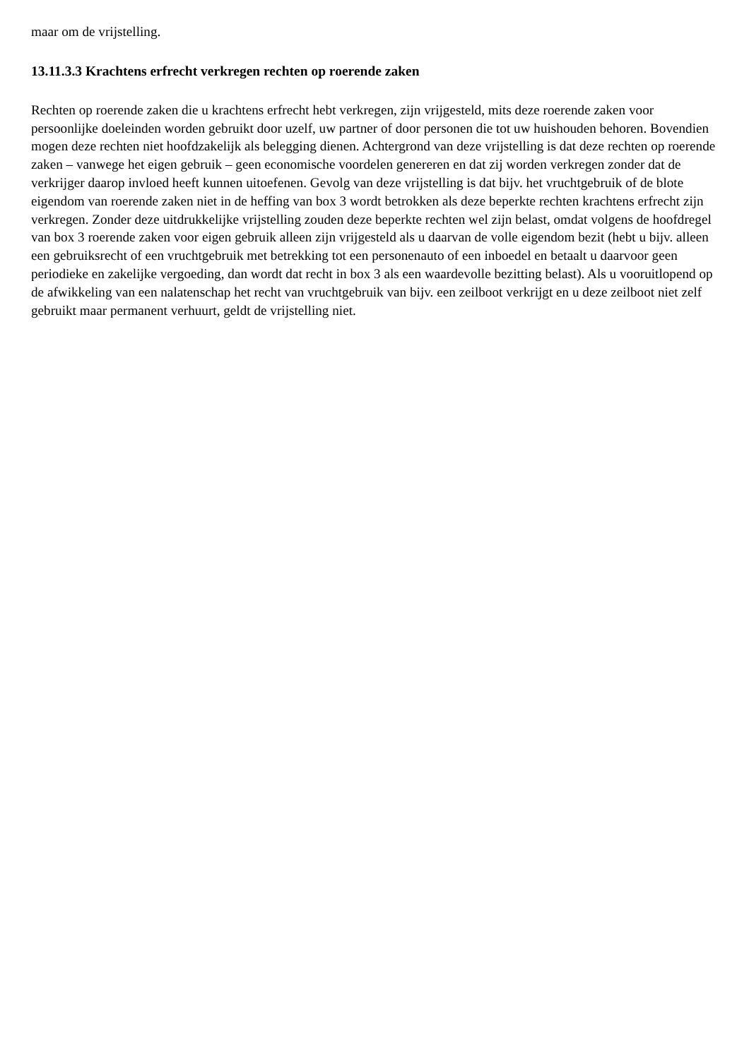maar om de vrijstelling.
13.11.3.3 Krachtens erfrecht verkregen rechten op roerende zaken
Rechten op roerende zaken die u krachtens erfrecht hebt verkregen, zijn vrijgesteld, mits deze roerende zaken voor persoonlijke doeleinden worden gebruikt door uzelf, uw partner of door personen die tot uw huishouden behoren. Bovendien mogen deze rechten niet hoofdzakelijk als belegging dienen. Achtergrond van deze vrijstelling is dat deze rechten op roerende zaken – vanwege het eigen gebruik – geen economische voordelen genereren en dat zij worden verkregen zonder dat de verkrijger daarop invloed heeft kunnen uitoefenen. Gevolg van deze vrijstelling is dat bijv. het vruchtgebruik of de blote eigendom van roerende zaken niet in de heffing van box 3 wordt betrokken als deze beperkte rechten krachtens erfrecht zijn verkregen. Zonder deze uitdrukkelijke vrijstelling zouden deze beperkte rechten wel zijn belast, omdat volgens de hoofdregel van box 3 roerende zaken voor eigen gebruik alleen zijn vrijgesteld als u daarvan de volle eigendom bezit (hebt u bijv. alleen een gebruiksrecht of een vruchtgebruik met betrekking tot een personenauto of een inboedel en betaalt u daarvoor geen periodieke en zakelijke vergoeding, dan wordt dat recht in box 3 als een waardevolle bezitting belast). Als u vooruitlopend op de afwikkeling van een nalatenschap het recht van vruchtgebruik van bijv. een zeilboot verkrijgt en u deze zeilboot niet zelf gebruikt maar permanent verhuurt, geldt de vrijstelling niet.